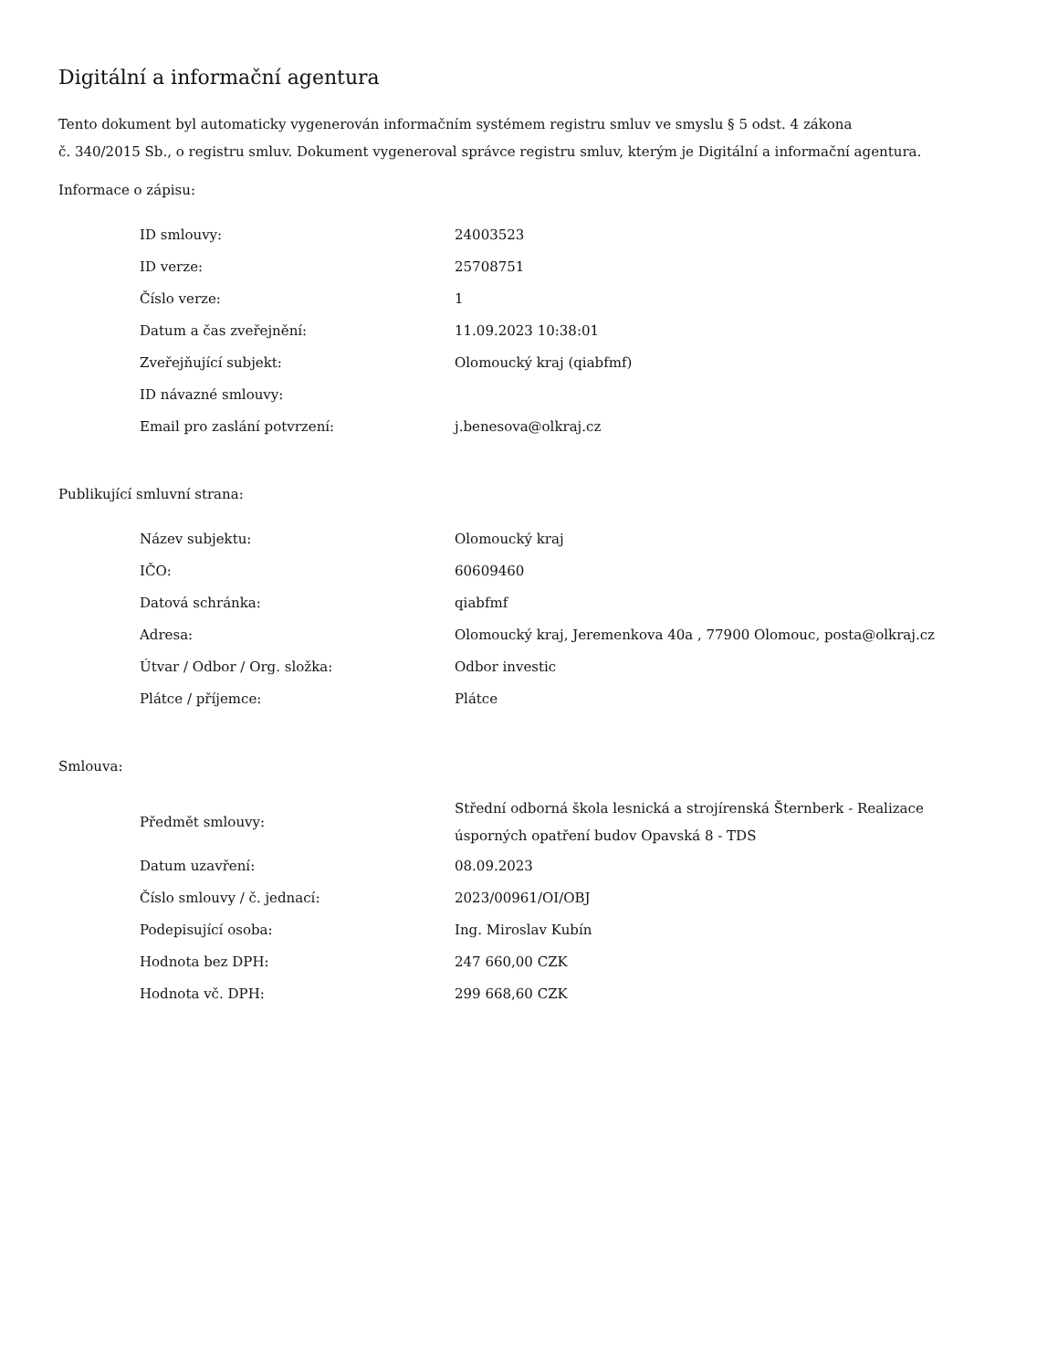Digitální a informační agentura
Tento dokument byl automaticky vygenerován informačním systémem registru smluv ve smyslu § 5 odst. 4 zákona
č. 340/2015 Sb., o registru smluv. Dokument vygeneroval správce registru smluv, kterým je Digitální a informační agentura.
Informace o zápisu:
| ID smlouvy: | 24003523 |
| ID verze: | 25708751 |
| Číslo verze: | 1 |
| Datum a čas zveřejnění: | 11.09.2023 10:38:01 |
| Zveřejňující subjekt: | Olomoucký kraj (qiabfmf) |
| ID návazné smlouvy: | |
| Email pro zaslání potvrzení: | j.benesova@olkraj.cz |
Publikující smluvní strana:
| Název subjektu: | Olomoucký kraj |
| IČO: | 60609460 |
| Datová schránka: | qiabfmf |
| Adresa: | Olomoucký kraj, Jeremenkova 40a , 77900 Olomouc, posta@olkraj.cz |
| Útvar / Odbor / Org. složka: | Odbor investic |
| Plátce / příjemce: | Plátce |
Smlouva:
| Předmět smlouvy: | Střední odborná škola lesnická a strojírenská Šternberk - Realizace úsporných opatření budov Opavská 8 - TDS |
| Datum uzavření: | 08.09.2023 |
| Číslo smlouvy / č. jednací: | 2023/00961/OI/OBJ |
| Podepisující osoba: | Ing. Miroslav Kubín |
| Hodnota bez DPH: | 247 660,00 CZK |
| Hodnota vč. DPH: | 299 668,60 CZK |